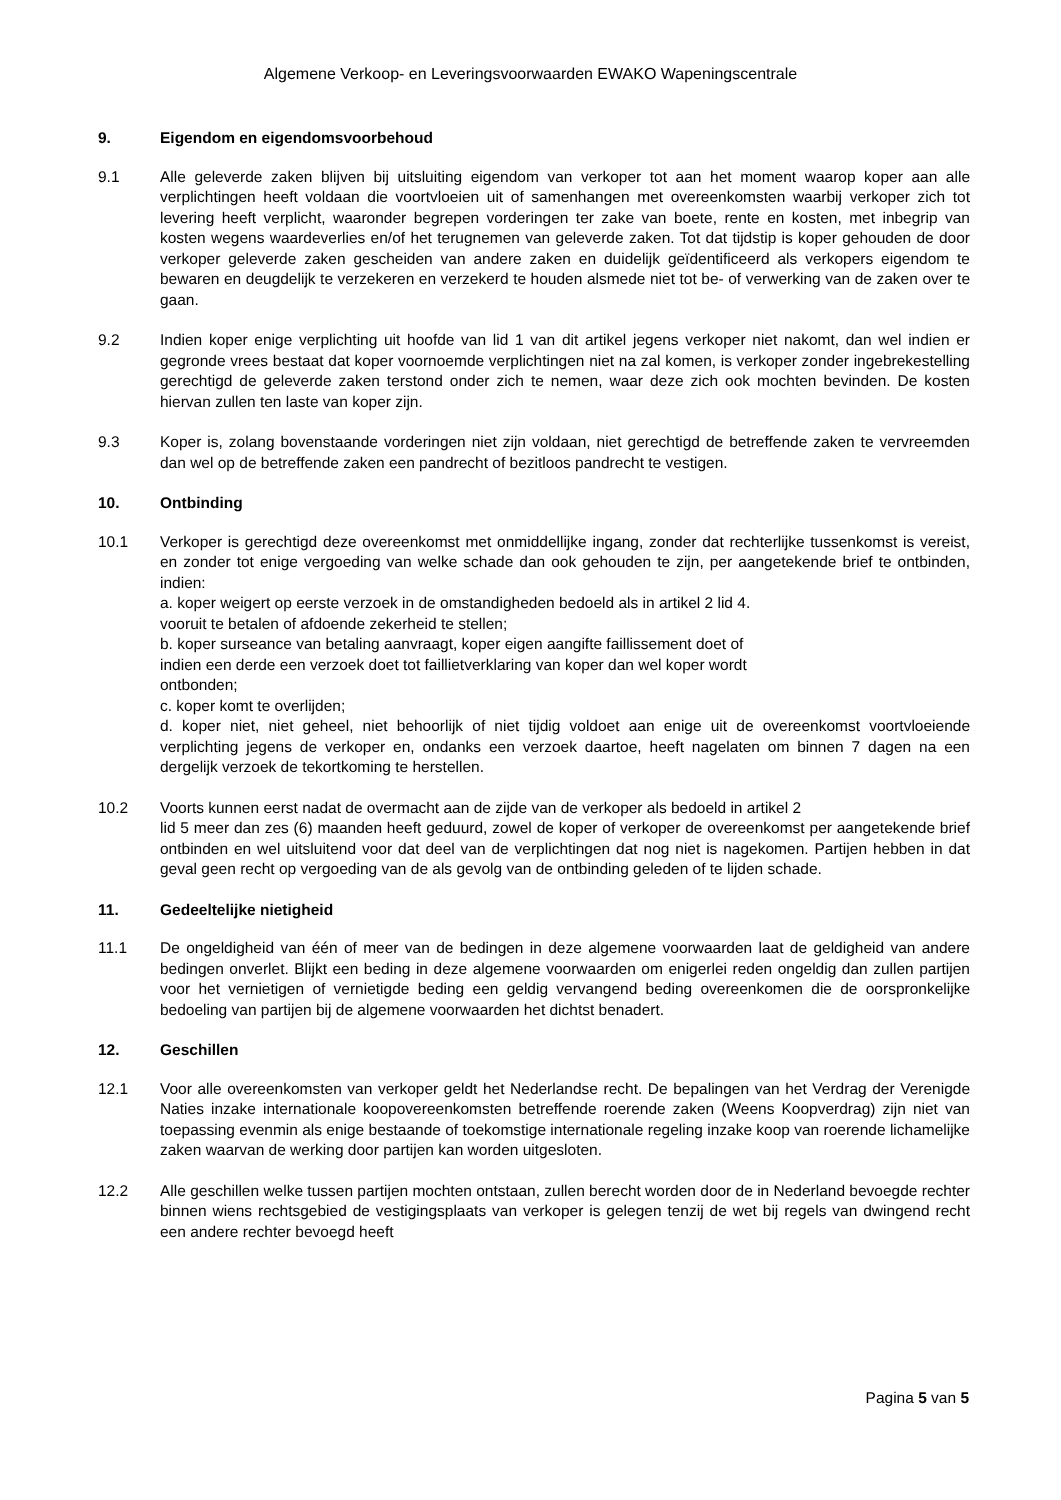Algemene Verkoop- en Leveringsvoorwaarden EWAKO Wapeningscentrale
9. Eigendom en eigendomsvoorbehoud
9.1 Alle geleverde zaken blijven bij uitsluiting eigendom van verkoper tot aan het moment waarop koper aan alle verplichtingen heeft voldaan die voortvloeien uit of samenhangen met overeenkomsten waarbij verkoper zich tot levering heeft verplicht, waaronder begrepen vorderingen ter zake van boete, rente en kosten, met inbegrip van kosten wegens waardeverlies en/of het terugnemen van geleverde zaken. Tot dat tijdstip is koper gehouden de door verkoper geleverde zaken gescheiden van andere zaken en duidelijk geïdentificeerd als verkopers eigendom te bewaren en deugdelijk te verzekeren en verzekerd te houden alsmede niet tot be- of verwerking van de zaken over te gaan.
9.2 Indien koper enige verplichting uit hoofde van lid 1 van dit artikel jegens verkoper niet nakomt, dan wel indien er gegronde vrees bestaat dat koper voornoemde verplichtingen niet na zal komen, is verkoper zonder ingebrekestelling gerechtigd de geleverde zaken terstond onder zich te nemen, waar deze zich ook mochten bevinden. De kosten hiervan zullen ten laste van koper zijn.
9.3 Koper is, zolang bovenstaande vorderingen niet zijn voldaan, niet gerechtigd de betreffende zaken te vervreemden dan wel op de betreffende zaken een pandrecht of bezitloos pandrecht te vestigen.
10. Ontbinding
10.1 Verkoper is gerechtigd deze overeenkomst met onmiddellijke ingang, zonder dat rechterlijke tussenkomst is vereist, en zonder tot enige vergoeding van welke schade dan ook gehouden te zijn, per aangetekende brief te ontbinden, indien:
a. koper weigert op eerste verzoek in de omstandigheden bedoeld als in artikel 2 lid 4.
vooruit te betalen of afdoende zekerheid te stellen;
b. koper surseance van betaling aanvraagt, koper eigen aangifte faillissement doet of
indien een derde een verzoek doet tot faillietverklaring van koper dan wel koper wordt
ontbonden;
c. koper komt te overlijden;
d. koper niet, niet geheel, niet behoorlijk of niet tijdig voldoet aan enige uit de overeenkomst voortvloeiende verplichting jegens de verkoper en, ondanks een verzoek daartoe, heeft nagelaten om binnen 7 dagen na een dergelijk verzoek de tekortkoming te herstellen.
10.2 Voorts kunnen eerst nadat de overmacht aan de zijde van de verkoper als bedoeld in artikel 2
lid 5 meer dan zes (6) maanden heeft geduurd, zowel de koper of verkoper de overeenkomst per aangetekende brief ontbinden en wel uitsluitend voor dat deel van de verplichtingen dat nog niet is nagekomen. Partijen hebben in dat geval geen recht op vergoeding van de als gevolg van de ontbinding geleden of te lijden schade.
11. Gedeeltelijke nietigheid
11.1 De ongeldigheid van één of meer van de bedingen in deze algemene voorwaarden laat de geldigheid van andere bedingen onverlet. Blijkt een beding in deze algemene voorwaarden om enigerlei reden ongeldig dan zullen partijen voor het vernietigen of vernietigde beding een geldig vervangend beding overeenkomen die de oorspronkelijke bedoeling van partijen bij de algemene voorwaarden het dichtst benadert.
12. Geschillen
12.1 Voor alle overeenkomsten van verkoper geldt het Nederlandse recht. De bepalingen van het Verdrag der Verenigde Naties inzake internationale koopovereenkomsten betreffende roerende zaken (Weens Koopverdrag) zijn niet van toepassing evenmin als enige bestaande of toekomstige internationale regeling inzake koop van roerende lichamelijke zaken waarvan de werking door partijen kan worden uitgesloten.
12.2 Alle geschillen welke tussen partijen mochten ontstaan, zullen berecht worden door de in Nederland bevoegde rechter binnen wiens rechtsgebied de vestigingsplaats van verkoper is gelegen tenzij de wet bij regels van dwingend recht een andere rechter bevoegd heeft
Pagina 5 van 5